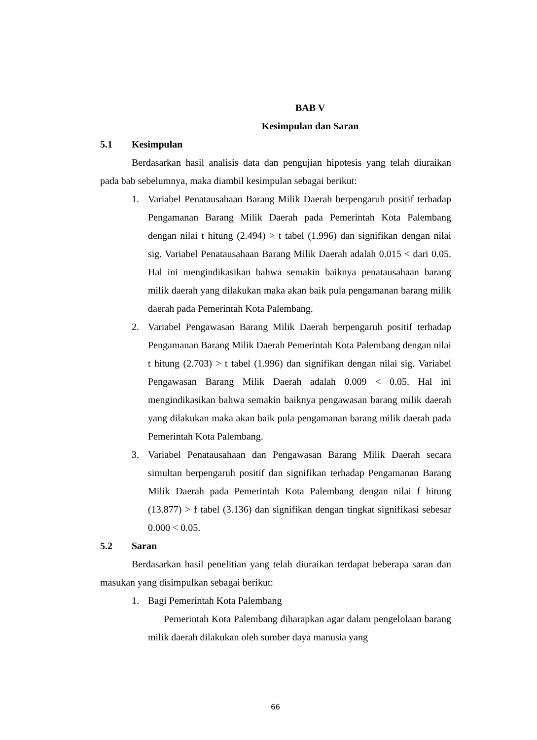BAB V
Kesimpulan dan Saran
5.1 Kesimpulan
Berdasarkan hasil analisis data dan pengujian hipotesis yang telah diuraikan pada bab sebelumnya, maka diambil kesimpulan sebagai berikut:
1. Variabel Penatausahaan Barang Milik Daerah berpengaruh positif terhadap Pengamanan Barang Milik Daerah pada Pemerintah Kota Palembang dengan nilai t hitung (2.494) > t tabel (1.996) dan signifikan dengan nilai sig. Variabel Penatausahaan Barang Milik Daerah adalah 0.015 < dari 0.05. Hal ini mengindikasikan bahwa semakin baiknya penatausahaan barang milik daerah yang dilakukan maka akan baik pula pengamanan barang milik daerah pada Pemerintah Kota Palembang.
2. Variabel Pengawasan Barang Milik Daerah berpengaruh positif terhadap Pengamanan Barang Milik Daerah Pemerintah Kota Palembang dengan nilai t hitung (2.703) > t tabel (1.996) dan signifikan dengan nilai sig. Variabel Pengawasan Barang Milik Daerah adalah 0.009 < 0.05. Hal ini mengindikasikan bahwa semakin baiknya pengawasan barang milik daerah yang dilakukan maka akan baik pula pengamanan barang milik daerah pada Pemerintah Kota Palembang.
3. Variabel Penatausahaan dan Pengawasan Barang Milik Daerah secara simultan berpengaruh positif dan signifikan terhadap Pengamanan Barang Milik Daerah pada Pemerintah Kota Palembang dengan nilai f hitung (13.877) > f tabel (3.136) dan signifikan dengan tingkat signifikasi sebesar 0.000 < 0.05.
5.2 Saran
Berdasarkan hasil penelitian yang telah diuraikan terdapat beberapa saran dan masukan yang disimpulkan sebagai berikut:
1. Bagi Pemerintah Kota Palembang
Pemerintah Kota Palembang diharapkan agar dalam pengelolaan barang milik daerah dilakukan oleh sumber daya manusia yang
66